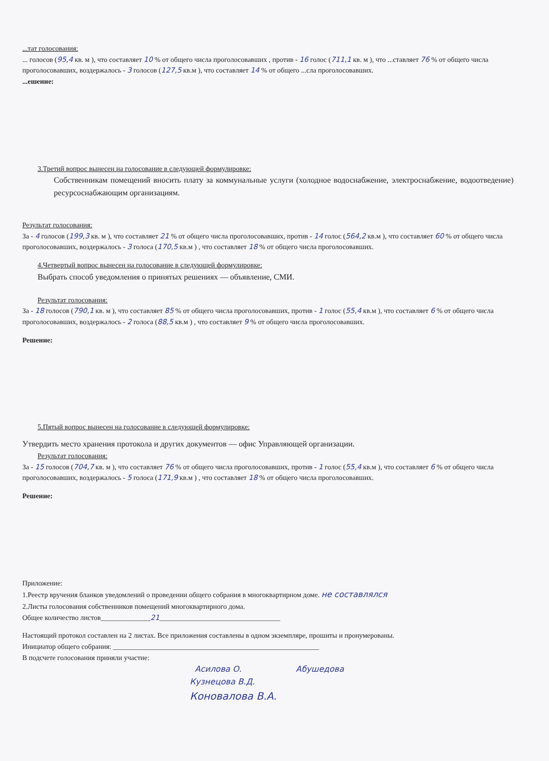...тат голосования:
... голосов (95,4 кв. м ), что составляет 10 % от общего числа проголосовавших , против - 16 голос (711,1 кв. м ), что ...ставляет 76 % от общего числа проголосовавших, воздержалось - 3 голосов (127,5 кв.м ), что составляет 14 % от общего ...сла проголосовавших.
...ешение:
3.Третий вопрос вынесен на голосование в следующей формулировке:
Собственникам помещений вносить плату за коммунальные услуги (холодное водоснабжение, электроснабжение, водоотведение) ресурсоснабжающим организациям.
Результат голосования:
За - 4 голосов (199,3 кв. м ), что составляет 21 % от общего числа проголосовавших, против - 14 голос (564,2 кв.м ), что составляет 60 % от общего числа проголосовавших, воздержалось - 3 голоса (170,5 кв.м ) , что составляет 18 % от общего числа проголосовавших.
4.Четвертый вопрос вынесен на голосование в следующей формулировке:
Выбрать способ уведомления о принятых решениях — объявление, СМИ.
Результат голосования:
За - 18 голосов (790,1 кв. м ), что составляет 85 % от общего числа проголосовавших, против - 1 голос (55,4 кв.м ), что составляет 6 % от общего числа проголосовавших, воздержалось - 2 голоса (88,5 кв.м ) , что составляет 9 % от общего числа проголосовавших.
Решение:
5.Пятый вопрос вынесен на голосование в следующей формулировке:
Утвердить место хранения протокола и других документов — офис Управляющей организации.
Результат голосования:
За - 15 голосов (704,7 кв. м ), что составляет 76 % от общего числа проголосовавших, против - 1 голос (55,4 кв.м ), что составляет 6 % от общего числа проголосовавших, воздержалось - 5 голоса (171,9 кв.м ) , что составляет 18 % от общего числа проголосовавших.
Решение:
Приложение:
1.Реестр вручения бланков уведомлений о проведении общего собрания в многоквартирном доме. не составлялся
2.Листы голосования собственников помещений многоквартирного дома.
Общее количество листов______________21__________________________________
Настоящий протокол составлен на 2 листах. Все приложения составлены в одном экземпляре, прошиты и пронумерованы.
Инициатор общего собрания: __________________________________________________________
В подсчете голосования приняли участие:
Асилова О. Абушедова
Кузнецова В.Д.
Коновалова В.А.